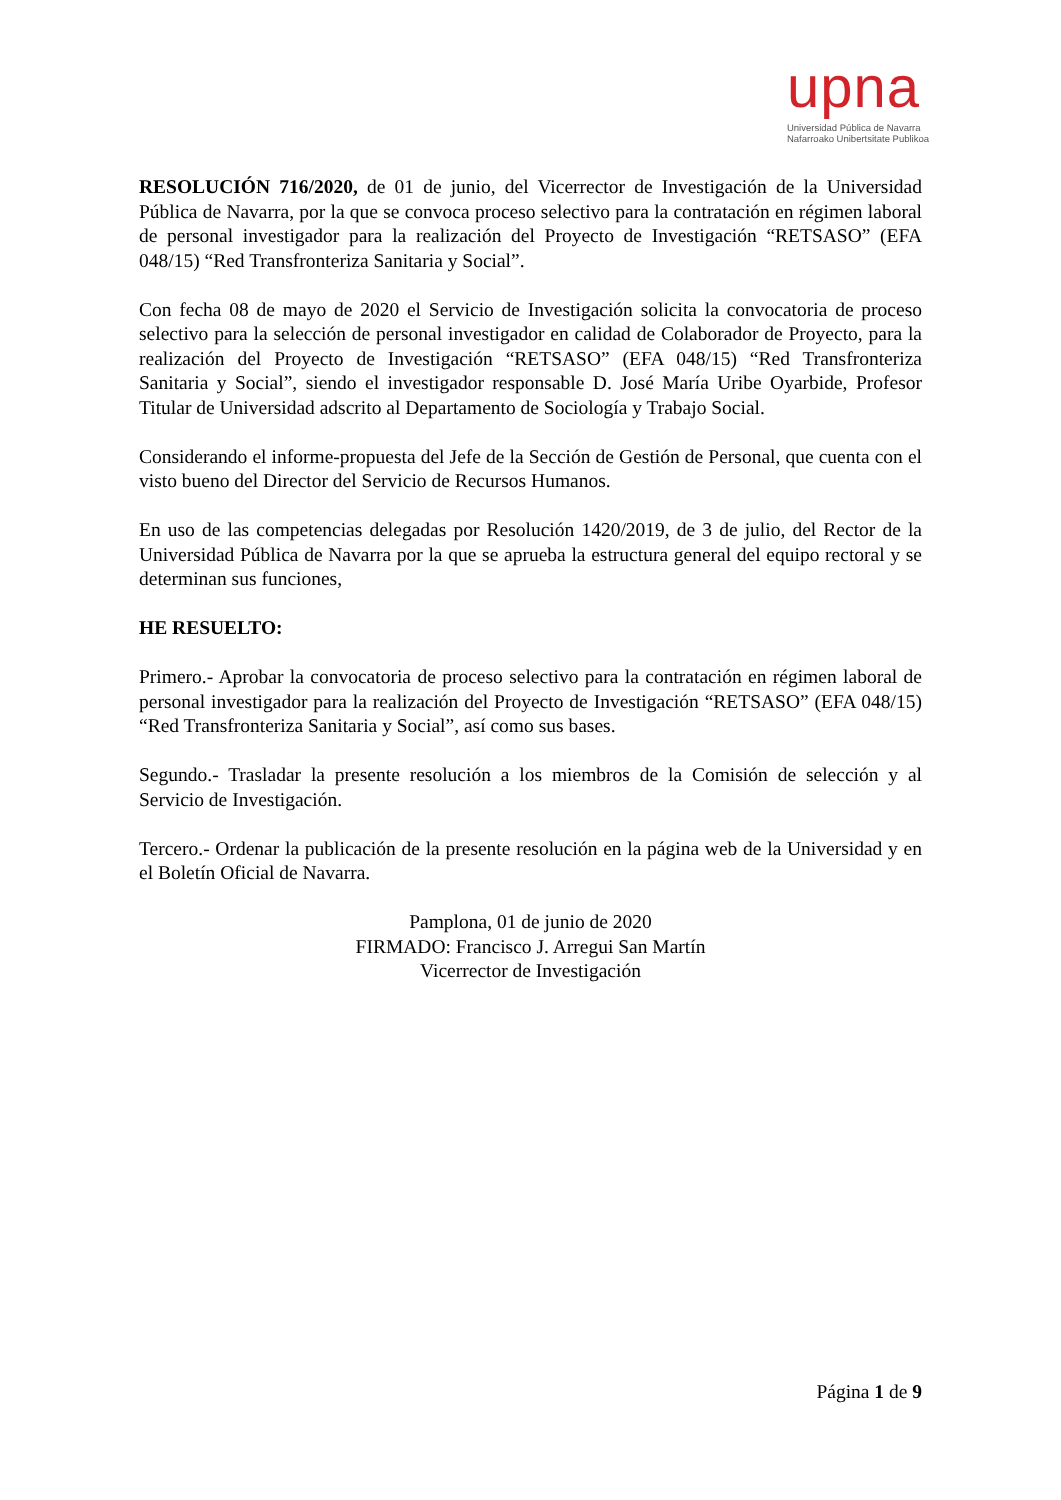upna
Universidad Pública de Navarra
Nafarroako Unibertsitate Publikoa
RESOLUCIÓN 716/2020, de 01 de junio, del Vicerrector de Investigación de la Universidad Pública de Navarra, por la que se convoca proceso selectivo para la contratación en régimen laboral de personal investigador para la realización del Proyecto de Investigación “RETSASO” (EFA 048/15) “Red Transfronteriza Sanitaria y Social”.
Con fecha 08 de mayo de 2020 el Servicio de Investigación solicita la convocatoria de proceso selectivo para la selección de personal investigador en calidad de Colaborador de Proyecto, para la realización del Proyecto de Investigación “RETSASO” (EFA 048/15) “Red Transfronteriza Sanitaria y Social”, siendo el investigador responsable D. José María Uribe Oyarbide, Profesor Titular de Universidad adscrito al Departamento de Sociología y Trabajo Social.
Considerando el informe-propuesta del Jefe de la Sección de Gestión de Personal, que cuenta con el visto bueno del Director del Servicio de Recursos Humanos.
En uso de las competencias delegadas por Resolución 1420/2019, de 3 de julio, del Rector de la Universidad Pública de Navarra por la que se aprueba la estructura general del equipo rectoral y se determinan sus funciones,
HE RESUELTO:
Primero.- Aprobar la convocatoria de proceso selectivo para la contratación en régimen laboral de personal investigador para la realización del Proyecto de Investigación “RETSASO” (EFA 048/15) “Red Transfronteriza Sanitaria y Social”, así como sus bases.
Segundo.- Trasladar la presente resolución a los miembros de la Comisión de selección y al Servicio de Investigación.
Tercero.- Ordenar la publicación de la presente resolución en la página web de la Universidad y en el Boletín Oficial de Navarra.
Pamplona, 01 de junio de 2020
FIRMADO: Francisco J. Arregui San Martín
Vicerrector de Investigación
Página 1 de 9